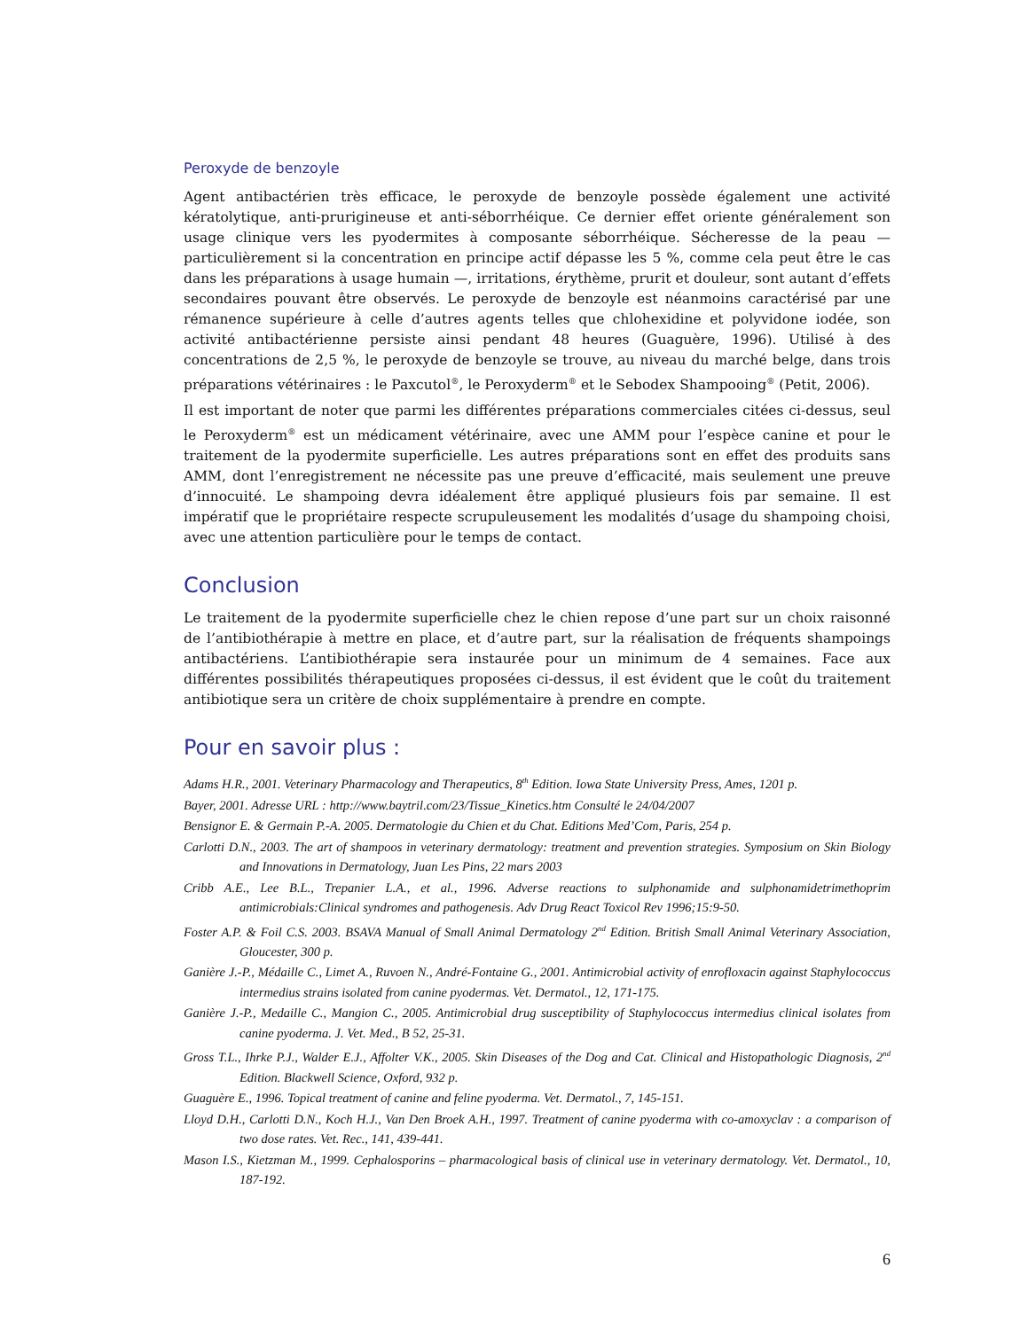Peroxyde de benzoyle
Agent antibactérien très efficace, le peroxyde de benzoyle possède également une activité kératolytique, anti-prurigineuse et anti-séborrhéique. Ce dernier effet oriente généralement son usage clinique vers les pyodermites à composante séborrhéique. Sécheresse de la peau — particulièrement si la concentration en principe actif dépasse les 5 %, comme cela peut être le cas dans les préparations à usage humain —, irritations, érythème, prurit et douleur, sont autant d’effets secondaires pouvant être observés. Le peroxyde de benzoyle est néanmoins caractérisé par une rémanence supérieure à celle d’autres agents telles que chlohexidine et polyvidone iodée, son activité antibactérienne persiste ainsi pendant 48 heures (Guaguère, 1996). Utilisé à des concentrations de 2,5 %, le peroxyde de benzoyle se trouve, au niveau du marché belge, dans trois préparations vétérinaires : le Paxcutol<sup>®</sup>, le Peroxyderm<sup>®</sup> et le Sebodex Shampooing<sup>®</sup> (Petit, 2006).
Il est important de noter que parmi les différentes préparations commerciales citées ci-dessus, seul le Peroxyderm<sup>®</sup> est un médicament vétérinaire, avec une AMM pour l’espèce canine et pour le traitement de la pyodermite superficielle. Les autres préparations sont en effet des produits sans AMM, dont l’enregistrement ne nécessite pas une preuve d’efficacité, mais seulement une preuve d’innocuité. Le shampoing devra idéalement être appliqué plusieurs fois par semaine. Il est impératif que le propriétaire respecte scrupuleusement les modalités d’usage du shampoing choisi, avec une attention particulière pour le temps de contact.
Conclusion
Le traitement de la pyodermite superficielle chez le chien repose d’une part sur un choix raisonné de l’antibiothérapie à mettre en place, et d’autre part, sur la réalisation de fréquents shampoings antibactériens. L’antibiothérapie sera instaurée pour un minimum de 4 semaines. Face aux différentes possibilités thérapeutiques proposées ci-dessus, il est évident que le coût du traitement antibiotique sera un critère de choix supplémentaire à prendre en compte.
Pour en savoir plus :
Adams H.R., 2001. Veterinary Pharmacology and Therapeutics, 8<sup>th</sup> Edition. Iowa State University Press, Ames, 1201 p.
Bayer, 2001. Adresse URL : http://www.baytril.com/23/Tissue_Kinetics.htm Consulté le 24/04/2007
Bensignor E. & Germain P.-A. 2005. Dermatologie du Chien et du Chat. Editions Med’Com, Paris, 254 p.
Carlotti D.N., 2003. The art of shampoos in veterinary dermatology: treatment and prevention strategies. Symposium on Skin Biology and Innovations in Dermatology, Juan Les Pins, 22 mars 2003
Cribb A.E., Lee B.L., Trepanier L.A., et al., 1996. Adverse reactions to sulphonamide and sulphonamidetrimethoprim antimicrobials:Clinical syndromes and pathogenesis. Adv Drug React Toxicol Rev 1996;15:9-50.
Foster A.P. & Foil C.S. 2003. BSAVA Manual of Small Animal Dermatology 2<sup>nd</sup> Edition. British Small Animal Veterinary Association, Gloucester, 300 p.
Ganière J.-P., Médaille C., Limet A., Ruvoen N., André-Fontaine G., 2001. Antimicrobial activity of enrofloxacin against Staphylococcus intermedius strains isolated from canine pyodermas. Vet. Dermatol., 12, 171-175.
Ganière J.-P., Medaille C., Mangion C., 2005. Antimicrobial drug susceptibility of Staphylococcus intermedius clinical isolates from canine pyoderma. J. Vet. Med., B 52, 25-31.
Gross T.L., Ihrke P.J., Walder E.J., Affolter V.K., 2005. Skin Diseases of the Dog and Cat. Clinical and Histopathologic Diagnosis, 2<sup>nd</sup> Edition. Blackwell Science, Oxford, 932 p.
Guaguère E., 1996. Topical treatment of canine and feline pyoderma. Vet. Dermatol., 7, 145-151.
Lloyd D.H., Carlotti D.N., Koch H.J., Van Den Broek A.H., 1997. Treatment of canine pyoderma with co-amoxyclav : a comparison of two dose rates. Vet. Rec., 141, 439-441.
Mason I.S., Kietzman M., 1999. Cephalosporins – pharmacological basis of clinical use in veterinary dermatology. Vet. Dermatol., 10, 187-192.
6